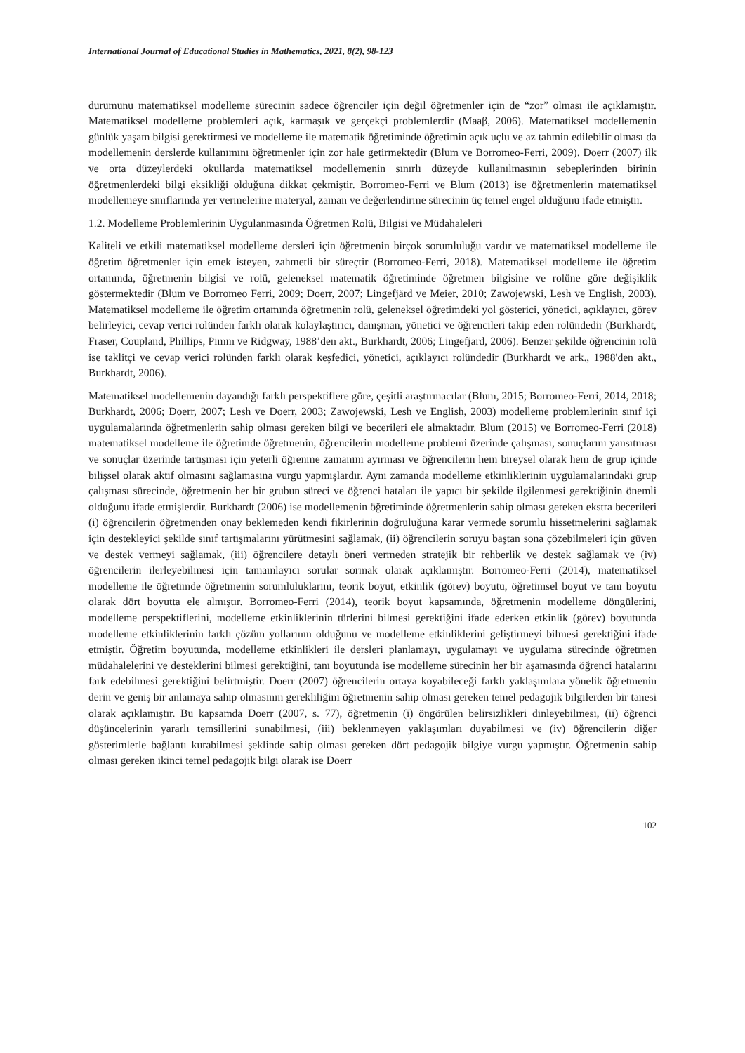International Journal of Educational Studies in Mathematics, 2021, 8(2), 98-123
durumunu matematiksel modelleme sürecinin sadece öğrenciler için değil öğretmenler için de “zor” olması ile açıklamıştır. Matematiksel modelleme problemleri açık, karmaşık ve gerçekçi problemlerdir (Maaβ, 2006). Matematiksel modellemenin günlük yaşam bilgisi gerektirmesi ve modelleme ile matematik öğretiminde öğretimin açık uçlu ve az tahmin edilebilir olması da modellemenin derslerde kullanımını öğretmenler için zor hale getirmektedir (Blum ve Borromeo-Ferri, 2009). Doerr (2007) ilk ve orta düzeylerdeki okullarda matematiksel modellemenin sınırlı düzeyde kullanılmasının sebeplerinden birinin öğretmenlerdeki bilgi eksikliği olduğuna dikkat çekmiştir. Borromeo-Ferri ve Blum (2013) ise öğretmenlerin matematiksel modellemeye sınıflarında yer vermelerine materyal, zaman ve değerlendirme sürecinin üç temel engel olduğunu ifade etmiştir.
1.2. Modelleme Problemlerinin Uygulanmasında Öğretmen Rolü, Bilgisi ve Müdahaleleri
Kaliteli ve etkili matematiksel modelleme dersleri için öğretmenin birçok sorumluluğu vardır ve matematiksel modelleme ile öğretim öğretmenler için emek isteyen, zahmetli bir süreçtir (Borromeo-Ferri, 2018). Matematiksel modelleme ile öğretim ortamında, öğretmenin bilgisi ve rolü, geleneksel matematik öğretiminde öğretmen bilgisine ve rolüne göre değişiklik göstermektedir (Blum ve Borromeo Ferri, 2009; Doerr, 2007; Lingefjärd ve Meier, 2010; Zawojewski, Lesh ve English, 2003). Matematiksel modelleme ile öğretim ortamında öğretmenin rolü, geleneksel öğretimdeki yol gösterici, yönetici, açıklayıcı, görev belirleyici, cevap verici rolünden farklı olarak kolaylaştırıcı, danışman, yönetici ve öğrencileri takip eden rolündedir (Burkhardt, Fraser, Coupland, Phillips, Pimm ve Ridgway, 1988’den akt., Burkhardt, 2006; Lingefjard, 2006). Benzer şekilde öğrencinin rolü ise taklitçi ve cevap verici rolünden farklı olarak keşfedici, yönetici, açıklayıcı rolündedir (Burkhardt ve ark., 1988'den akt., Burkhardt, 2006).
Matematiksel modellemenin dayandığı farklı perspektiflere göre, çeşitli araştırmacılar (Blum, 2015; Borromeo-Ferri, 2014, 2018; Burkhardt, 2006; Doerr, 2007; Lesh ve Doerr, 2003; Zawojewski, Lesh ve English, 2003) modelleme problemlerinin sınıf içi uygulamalarında öğretmenlerin sahip olması gereken bilgi ve becerileri ele almaktadır. Blum (2015) ve Borromeo-Ferri (2018) matematiksel modelleme ile öğretimde öğretmenin, öğrencilerin modelleme problemi üzerinde çalışması, sonuçlarını yansıtması ve sonuçlar üzerinde tartışması için yeterli öğrenme zamanını ayırması ve öğrencilerin hem bireysel olarak hem de grup içinde bilişsel olarak aktif olmasını sağlamasına vurgu yapmışlardır. Aynı zamanda modelleme etkinliklerinin uygulamalarındaki grup çalışması sürecinde, öğretmenin her bir grubun süreci ve öğrenci hataları ile yapıcı bir şekilde ilgilenmesi gerektiğinin önemli olduğunu ifade etmişlerdir. Burkhardt (2006) ise modellemenin öğretiminde öğretmenlerin sahip olması gereken ekstra becerileri (i) öğrencilerin öğretmenden onay beklemeden kendi fikirlerinin doğruluğuna karar vermede sorumlu hissetmelerini sağlamak için destekleyici şekilde sınıf tartışmalarını yürütmesini sağlamak, (ii) öğrencilerin soruyu baştan sona çözebilmeleri için güven ve destek vermeyi sağlamak, (iii) öğrencilere detaylı öneri vermeden stratejik bir rehberlik ve destek sağlamak ve (iv) öğrencilerin ilerleyebilmesi için tamamlayıcı sorular sormak olarak açıklamıştır. Borromeo-Ferri (2014), matematiksel modelleme ile öğretimde öğretmenin sorumluluklarını, teorik boyut, etkinlik (görev) boyutu, öğretimsel boyut ve tanı boyutu olarak dört boyutta ele almıştır. Borromeo-Ferri (2014), teorik boyut kapsamında, öğretmenin modelleme döngülerini, modelleme perspektiflerini, modelleme etkinliklerinin türlerini bilmesi gerektiğini ifade ederken etkinlik (görev) boyutunda modelleme etkinliklerinin farklı çözüm yollarının olduğunu ve modelleme etkinliklerini geliştirmeyi bilmesi gerektiğini ifade etmiştir. Öğretim boyutunda, modelleme etkinlikleri ile dersleri planlamayı, uygulamayı ve uygulama sürecinde öğretmen müdahalelerini ve desteklerini bilmesi gerektiğini, tanı boyutunda ise modelleme sürecinin her bir aşamasında öğrenci hatalarını fark edebilmesi gerektiğini belirtmiştir. Doerr (2007) öğrencilerin ortaya koyabileceği farklı yaklaşımlara yönelik öğretmenin derin ve geniş bir anlamaya sahip olmasının gerekliliğini öğretmenin sahip olması gereken temel pedagojik bilgilerden bir tanesi olarak açıklamıştır. Bu kapsamda Doerr (2007, s. 77), öğretmenin (i) öngörülen belirsizlikleri dinleyebilmesi, (ii) öğrenci düşüncelerinin yararlı temsillerini sunabilmesi, (iii) beklenmeyen yaklaşımları duyabilmesi ve (iv) öğrencilerin diğer gösterimlerle bağlantı kurabilmesi şeklinde sahip olması gereken dört pedagojik bilgiye vurgu yapmıştır. Öğretmenin sahip olması gereken ikinci temel pedagojik bilgi olarak ise Doerr
102